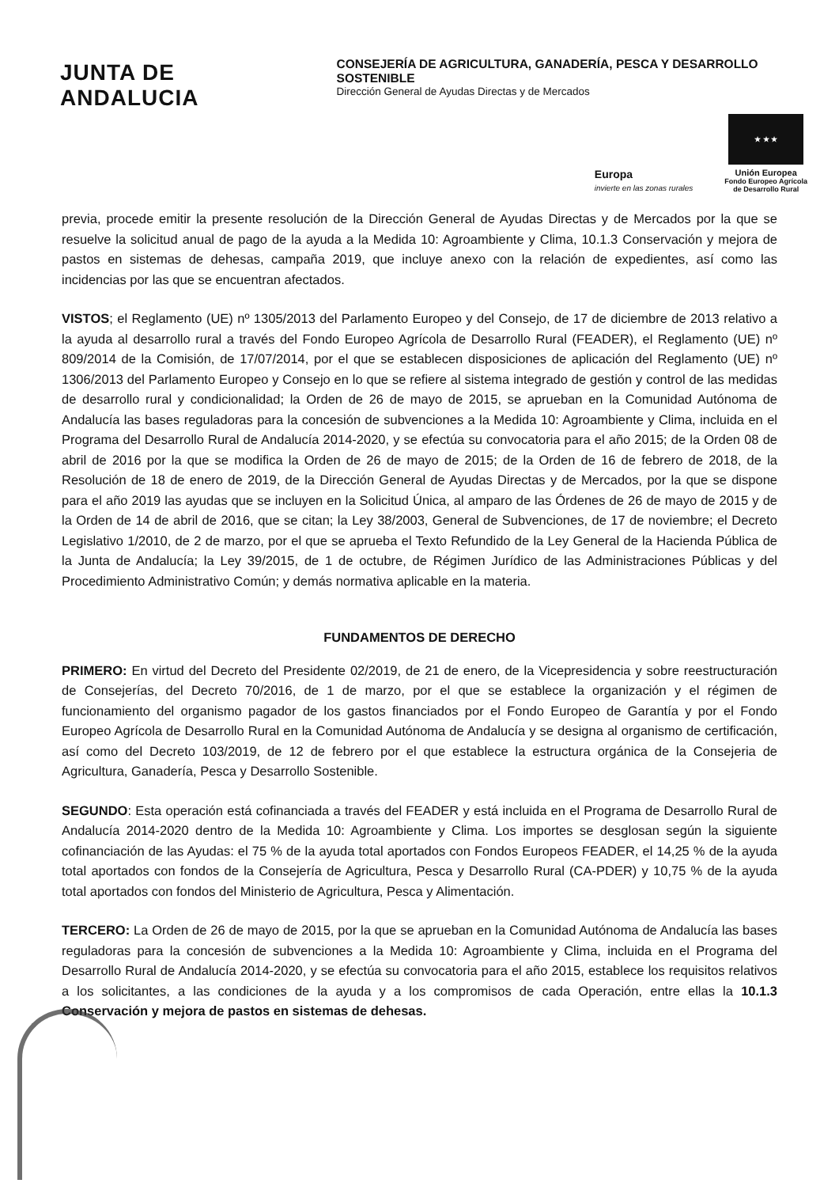JUNTA DE ANDALUCIA
CONSEJERÍA DE AGRICULTURA, GANADERÍA, PESCA Y DESARROLLO SOSTENIBLE
Dirección General de Ayudas Directas y de Mercados
Europa
invierte en las zonas rurales
★ ★ ★
Unión Europea
Fondo Europeo Agrícola
de Desarrollo Rural
previa, procede emitir la presente resolución de la Dirección General de Ayudas Directas y de Mercados por la que se resuelve la solicitud anual de pago de la ayuda a la Medida 10: Agroambiente y Clima, 10.1.3 Conservación y mejora de pastos en sistemas de dehesas, campaña 2019, que incluye anexo con la relación de expedientes, así como las incidencias por las que se encuentran afectados.
VISTOS; el Reglamento (UE) nº 1305/2013 del Parlamento Europeo y del Consejo, de 17 de diciembre de 2013 relativo a la ayuda al desarrollo rural a través del Fondo Europeo Agrícola de Desarrollo Rural (FEADER), el Reglamento (UE) nº 809/2014 de la Comisión, de 17/07/2014, por el que se establecen disposiciones de aplicación del Reglamento (UE) nº 1306/2013 del Parlamento Europeo y Consejo en lo que se refiere al sistema integrado de gestión y control de las medidas de desarrollo rural y condicionalidad; la Orden de 26 de mayo de 2015, se aprueban en la Comunidad Autónoma de Andalucía las bases reguladoras para la concesión de subvenciones a la Medida 10: Agroambiente y Clima, incluida en el Programa del Desarrollo Rural de Andalucía 2014-2020, y se efectúa su convocatoria para el año 2015; de la Orden 08 de abril de 2016 por la que se modifica la Orden de 26 de mayo de 2015; de la Orden de 16 de febrero de 2018, de la Resolución de 18 de enero de 2019, de la Dirección General de Ayudas Directas y de Mercados, por la que se dispone para el año 2019 las ayudas que se incluyen en la Solicitud Única, al amparo de las Órdenes de 26 de mayo de 2015 y de la Orden de 14 de abril de 2016, que se citan; la Ley 38/2003, General de Subvenciones, de 17 de noviembre; el Decreto Legislativo 1/2010, de 2 de marzo, por el que se aprueba el Texto Refundido de la Ley General de la Hacienda Pública de la Junta de Andalucía; la Ley 39/2015, de 1 de octubre, de Régimen Jurídico de las Administraciones Públicas y del Procedimiento Administrativo Común; y demás normativa aplicable en la materia.
FUNDAMENTOS DE DERECHO
PRIMERO: En virtud del Decreto del Presidente 02/2019, de 21 de enero, de la Vicepresidencia y sobre reestructuración de Consejerías, del Decreto 70/2016, de 1 de marzo, por el que se establece la organización y el régimen de funcionamiento del organismo pagador de los gastos financiados por el Fondo Europeo de Garantía y por el Fondo Europeo Agrícola de Desarrollo Rural en la Comunidad Autónoma de Andalucía y se designa al organismo de certificación, así como del Decreto 103/2019, de 12 de febrero por el que establece la estructura orgánica de la Consejeria de Agricultura, Ganadería, Pesca y Desarrollo Sostenible.
SEGUNDO: Esta operación está cofinanciada a través del FEADER y está incluida en el Programa de Desarrollo Rural de Andalucía 2014-2020 dentro de la Medida 10: Agroambiente y Clima. Los importes se desglosan según la siguiente cofinanciación de las Ayudas: el 75 % de la ayuda total aportados con Fondos Europeos FEADER, el 14,25 % de la ayuda total aportados con fondos de la Consejería de Agricultura, Pesca y Desarrollo Rural (CA-PDER) y 10,75 % de la ayuda total aportados con fondos del Ministerio de Agricultura, Pesca y Alimentación.
TERCERO: La Orden de 26 de mayo de 2015, por la que se aprueban en la Comunidad Autónoma de Andalucía las bases reguladoras para la concesión de subvenciones a la Medida 10: Agroambiente y Clima, incluida en el Programa del Desarrollo Rural de Andalucía 2014-2020, y se efectúa su convocatoria para el año 2015, establece los requisitos relativos a los solicitantes, a las condiciones de la ayuda y a los compromisos de cada Operación, entre ellas la 10.1.3 Conservación y mejora de pastos en sistemas de dehesas.